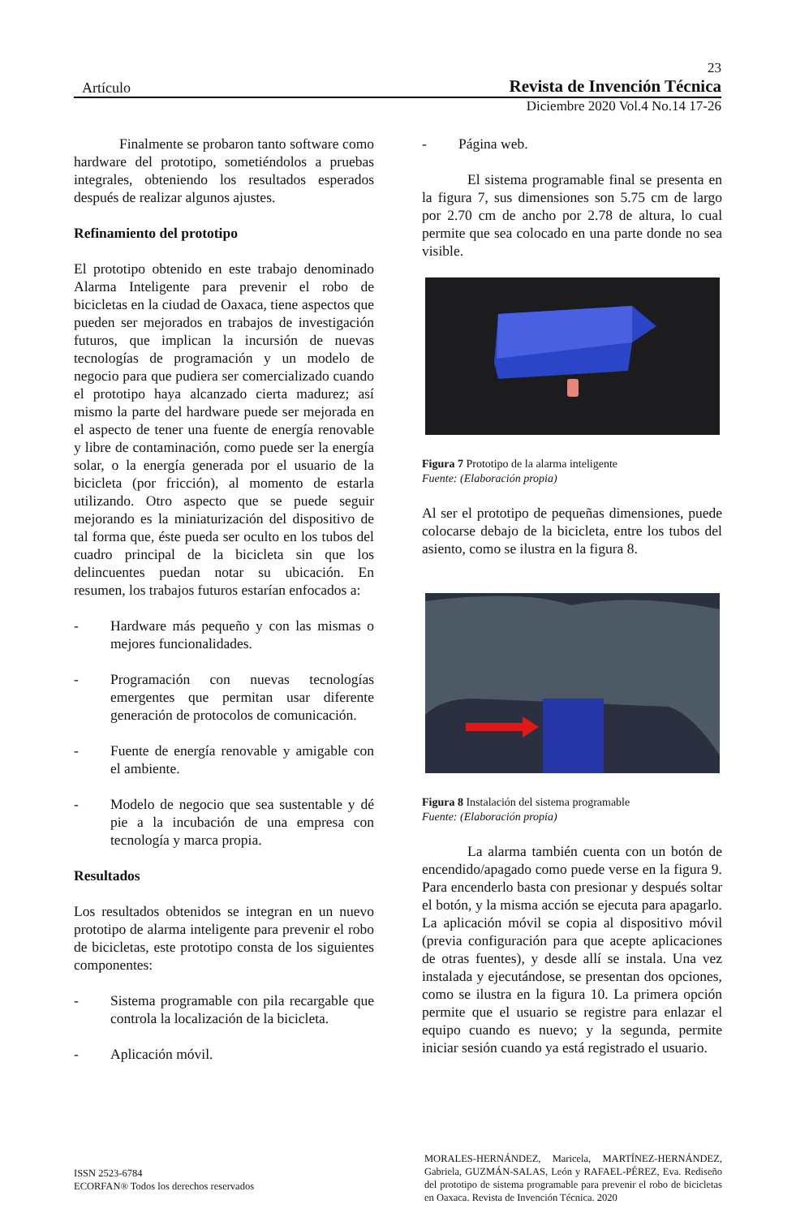23
Artículo Revista de Invención Técnica
Diciembre 2020 Vol.4 No.14 17-26
Finalmente se probaron tanto software como hardware del prototipo, sometiéndolos a pruebas integrales, obteniendo los resultados esperados después de realizar algunos ajustes.
Refinamiento del prototipo
El prototipo obtenido en este trabajo denominado Alarma Inteligente para prevenir el robo de bicicletas en la ciudad de Oaxaca, tiene aspectos que pueden ser mejorados en trabajos de investigación futuros, que implican la incursión de nuevas tecnologías de programación y un modelo de negocio para que pudiera ser comercializado cuando el prototipo haya alcanzado cierta madurez; así mismo la parte del hardware puede ser mejorada en el aspecto de tener una fuente de energía renovable y libre de contaminación, como puede ser la energía solar, o la energía generada por el usuario de la bicicleta (por fricción), al momento de estarla utilizando. Otro aspecto que se puede seguir mejorando es la miniaturización del dispositivo de tal forma que, éste pueda ser oculto en los tubos del cuadro principal de la bicicleta sin que los delincuentes puedan notar su ubicación. En resumen, los trabajos futuros estarían enfocados a:
- Hardware más pequeño y con las mismas o mejores funcionalidades.
- Programación con nuevas tecnologías emergentes que permitan usar diferente generación de protocolos de comunicación.
- Fuente de energía renovable y amigable con el ambiente.
- Modelo de negocio que sea sustentable y dé pie a la incubación de una empresa con tecnología y marca propia.
Resultados
Los resultados obtenidos se integran en un nuevo prototipo de alarma inteligente para prevenir el robo de bicicletas, este prototipo consta de los siguientes componentes:
- Sistema programable con pila recargable que controla la localización de la bicicleta.
- Aplicación móvil.
- Página web.
El sistema programable final se presenta en la figura 7, sus dimensiones son 5.75 cm de largo por 2.70 cm de ancho por 2.78 de altura, lo cual permite que sea colocado en una parte donde no sea visible.
Figura 7 Prototipo de la alarma inteligente
Fuente: (Elaboración propia)
Al ser el prototipo de pequeñas dimensiones, puede colocarse debajo de la bicicleta, entre los tubos del asiento, como se ilustra en la figura 8.
Figura 8 Instalación del sistema programable
Fuente: (Elaboración propia)
La alarma también cuenta con un botón de encendido/apagado como puede verse en la figura 9. Para encenderlo basta con presionar y después soltar el botón, y la misma acción se ejecuta para apagarlo. La aplicación móvil se copia al dispositivo móvil (previa configuración para que acepte aplicaciones de otras fuentes), y desde allí se instala. Una vez instalada y ejecutándose, se presentan dos opciones, como se ilustra en la figura 10. La primera opción permite que el usuario se registre para enlazar el equipo cuando es nuevo; y la segunda, permite iniciar sesión cuando ya está registrado el usuario.
ISSN 2523-6784
ECORFAN® Todos los derechos reservados
MORALES-HERNÁNDEZ, Maricela, MARTÍNEZ-HERNÁNDEZ, Gabriela, GUZMÁN-SALAS, León y RAFAEL-PÉREZ, Eva. Rediseño del prototipo de sistema programable para prevenir el robo de bicicletas en Oaxaca. Revista de Invención Técnica. 2020